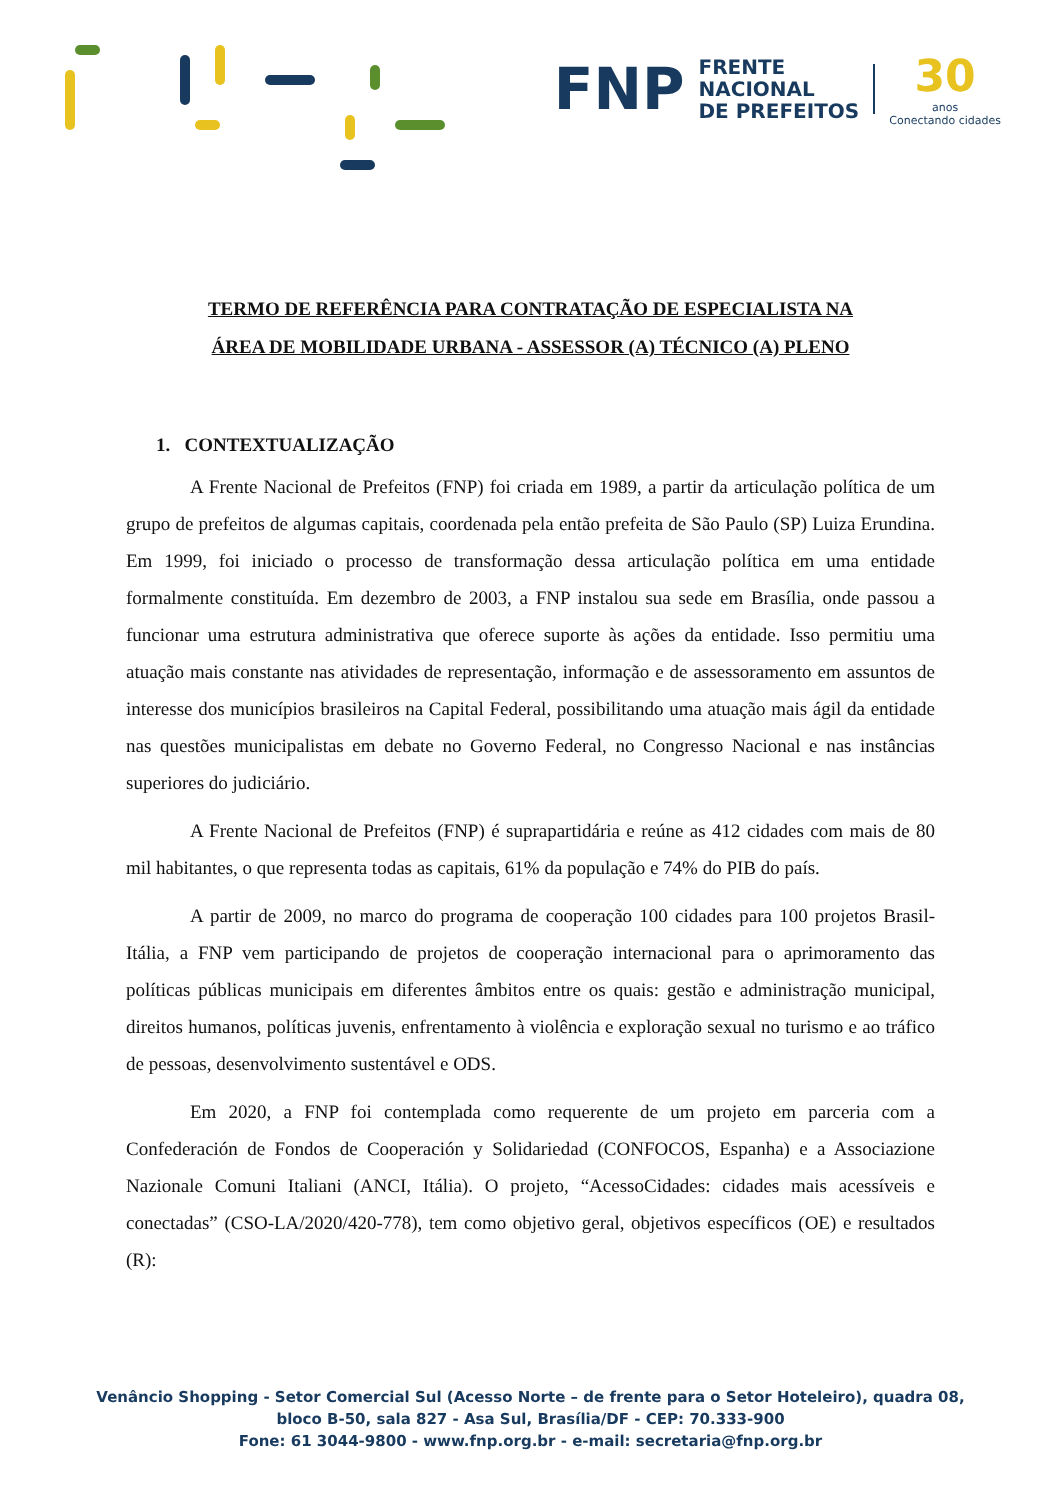FNP FRENTE
NACIONAL
DE PREFEITOS 30
anos
Conectando cidades
TERMO DE REFERÊNCIA PARA CONTRATAÇÃO DE ESPECIALISTA NA
ÁREA DE MOBILIDADE URBANA - ASSESSOR (A) TÉCNICO (A) PLENO
1. CONTEXTUALIZAÇÃO
A Frente Nacional de Prefeitos (FNP) foi criada em 1989, a partir da articulação política de um grupo de prefeitos de algumas capitais, coordenada pela então prefeita de São Paulo (SP) Luiza Erundina. Em 1999, foi iniciado o processo de transformação dessa articulação política em uma entidade formalmente constituída. Em dezembro de 2003, a FNP instalou sua sede em Brasília, onde passou a funcionar uma estrutura administrativa que oferece suporte às ações da entidade. Isso permitiu uma atuação mais constante nas atividades de representação, informação e de assessoramento em assuntos de interesse dos municípios brasileiros na Capital Federal, possibilitando uma atuação mais ágil da entidade nas questões municipalistas em debate no Governo Federal, no Congresso Nacional e nas instâncias superiores do judiciário.
A Frente Nacional de Prefeitos (FNP) é suprapartidária e reúne as 412 cidades com mais de 80 mil habitantes, o que representa todas as capitais, 61% da população e 74% do PIB do país.
A partir de 2009, no marco do programa de cooperação 100 cidades para 100 projetos Brasil-Itália, a FNP vem participando de projetos de cooperação internacional para o aprimoramento das políticas públicas municipais em diferentes âmbitos entre os quais: gestão e administração municipal, direitos humanos, políticas juvenis, enfrentamento à violência e exploração sexual no turismo e ao tráfico de pessoas, desenvolvimento sustentável e ODS.
Em 2020, a FNP foi contemplada como requerente de um projeto em parceria com a Confederación de Fondos de Cooperación y Solidariedad (CONFOCOS, Espanha) e a Associazione Nazionale Comuni Italiani (ANCI, Itália). O projeto, “AcessoCidades: cidades mais acessíveis e conectadas” (CSO-LA/2020/420-778), tem como objetivo geral, objetivos específicos (OE) e resultados (R):
Venâncio Shopping - Setor Comercial Sul (Acesso Norte – de frente para o Setor Hoteleiro), quadra 08,
bloco B-50, sala 827 - Asa Sul, Brasília/DF - CEP: 70.333-900
Fone: 61 3044-9800 - www.fnp.org.br - e-mail: secretaria@fnp.org.br